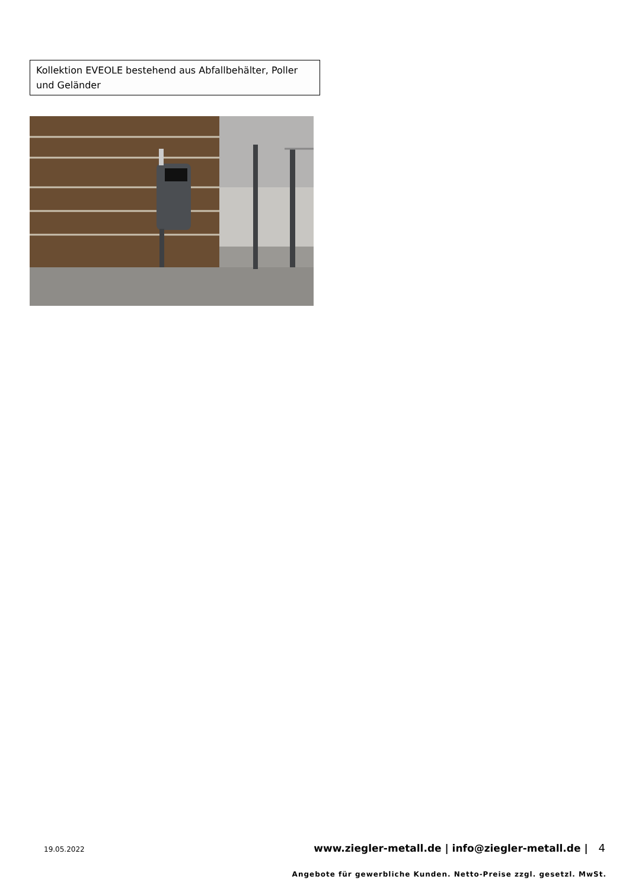Kollektion EVEOLE bestehend aus Abfallbehälter, Poller und Geländer
19.05.2022 www.ziegler-metall.de | info@ziegler-metall.de | 4
Angebote für gewerbliche Kunden. Netto-Preise zzgl. gesetzl. MwSt.